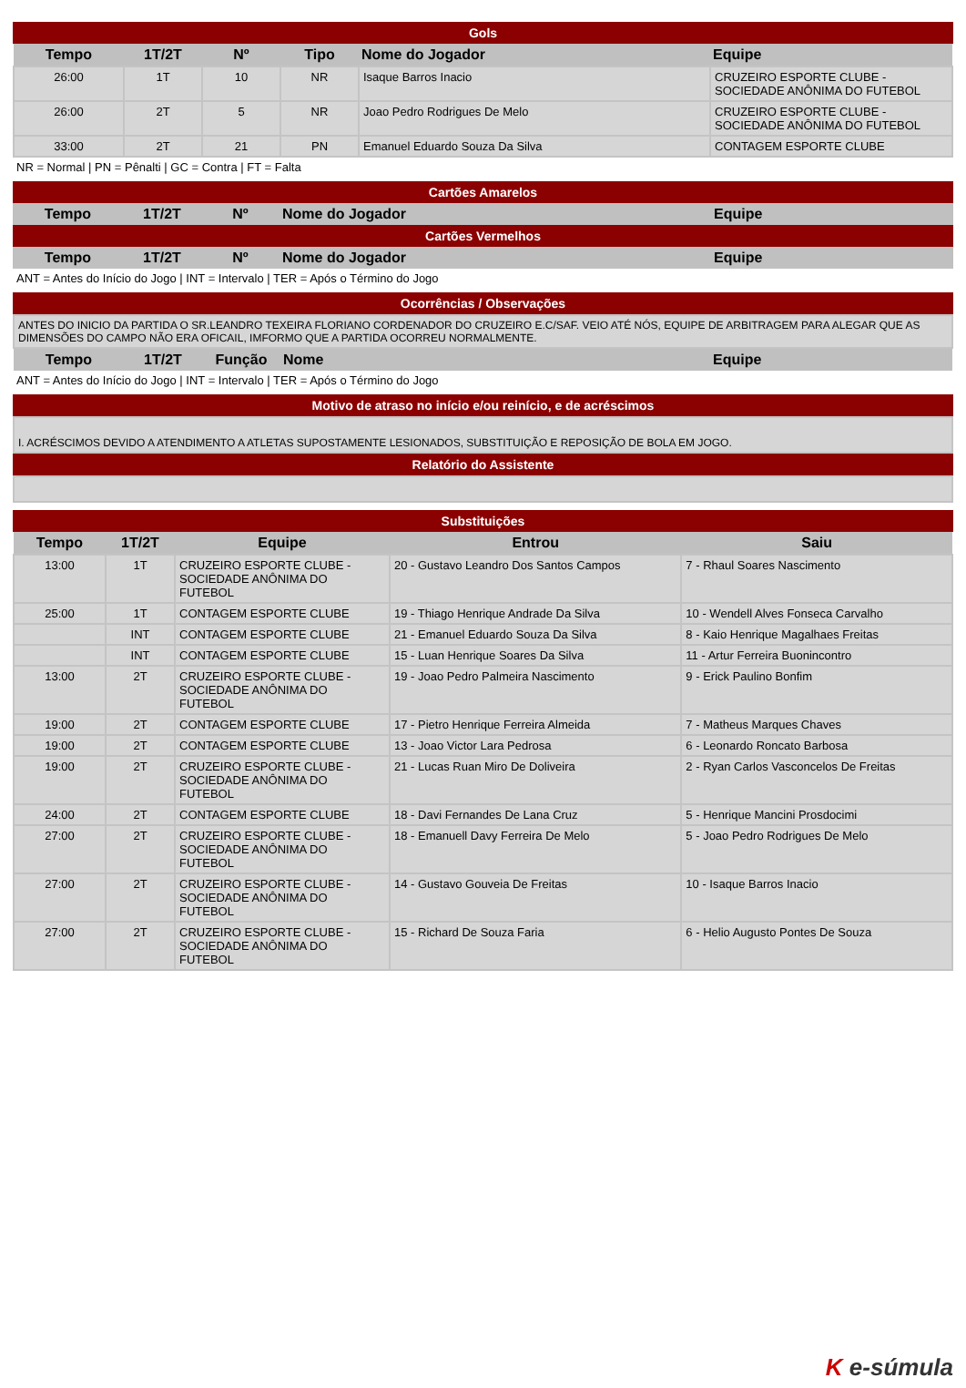Gols
| Tempo | 1T/2T | Nº | Tipo | Nome do Jogador | Equipe |
| --- | --- | --- | --- | --- | --- |
| 26:00 | 1T | 10 | NR | Isaque Barros Inacio | CRUZEIRO ESPORTE CLUBE - SOCIEDADE ANÔNIMA DO FUTEBOL |
| 26:00 | 2T | 5 | NR | Joao Pedro Rodrigues De Melo | CRUZEIRO ESPORTE CLUBE - SOCIEDADE ANÔNIMA DO FUTEBOL |
| 33:00 | 2T | 21 | PN | Emanuel Eduardo Souza Da Silva | CONTAGEM ESPORTE CLUBE |
NR = Normal | PN = Pênalti | GC = Contra | FT = Falta
Cartões Amarelos
| Tempo | 1T/2T | Nº | Nome do Jogador | Equipe |
| --- | --- | --- | --- | --- |
Cartões Vermelhos
| Tempo | 1T/2T | Nº | Nome do Jogador | Equipe |
| --- | --- | --- | --- | --- |
ANT = Antes do Início do Jogo | INT = Intervalo | TER = Após o Término do Jogo
Ocorrências / Observações
| ANTES DO INICIO DA PARTIDA O SR.LEANDRO TEXEIRA FLORIANO CORDENADOR DO CRUZEIRO E.C/SAF. VEIO ATÉ NÓS, EQUIPE DE ARBITRAGEM PARA ALEGAR QUE AS DIMENSÕES DO CAMPO NÃO ERA OFICAIL, IMFORMO QUE A PARTIDA OCORREU NORMALMENTE. | | | | |
| Tempo | 1T/2T | Função | Nome | Equipe |
ANT = Antes do Início do Jogo | INT = Intervalo | TER = Após o Término do Jogo
Motivo de atraso no início e/ou reinício, e de acréscimos
| I. ACRÉSCIMOS DEVIDO A ATENDIMENTO A ATLETAS SUPOSTAMENTE LESIONADOS, SUBSTITUIÇÃO E REPOSIÇÃO DE BOLA EM JOGO. |
Relatório do Assistente
Substituições
| Tempo | 1T/2T | Equipe | Entrou | Saiu |
| --- | --- | --- | --- | --- |
| 13:00 | 1T | CRUZEIRO ESPORTE CLUBE - SOCIEDADE ANÔNIMA DO FUTEBOL | 20 - Gustavo Leandro Dos Santos Campos | 7 - Rhaul Soares Nascimento |
| 25:00 | 1T | CONTAGEM ESPORTE CLUBE | 19 - Thiago Henrique Andrade Da Silva | 10 - Wendell Alves Fonseca Carvalho |
| | INT | CONTAGEM ESPORTE CLUBE | 21 - Emanuel Eduardo Souza Da Silva | 8 - Kaio Henrique Magalhaes Freitas |
| | INT | CONTAGEM ESPORTE CLUBE | 15 - Luan Henrique Soares Da Silva | 11 - Artur Ferreira Buonincontro |
| 13:00 | 2T | CRUZEIRO ESPORTE CLUBE - SOCIEDADE ANÔNIMA DO FUTEBOL | 19 - Joao Pedro Palmeira Nascimento | 9 - Erick Paulino Bonfim |
| 19:00 | 2T | CONTAGEM ESPORTE CLUBE | 17 - Pietro Henrique Ferreira Almeida | 7 - Matheus Marques Chaves |
| 19:00 | 2T | CONTAGEM ESPORTE CLUBE | 13 - Joao Victor Lara Pedrosa | 6 - Leonardo Roncato Barbosa |
| 19:00 | 2T | CRUZEIRO ESPORTE CLUBE - SOCIEDADE ANÔNIMA DO FUTEBOL | 21 - Lucas Ruan Miro De Doliveira | 2 - Ryan Carlos Vasconcelos De Freitas |
| 24:00 | 2T | CONTAGEM ESPORTE CLUBE | 18 - Davi Fernandes De Lana Cruz | 5 - Henrique Mancini Prosdocimi |
| 27:00 | 2T | CRUZEIRO ESPORTE CLUBE - SOCIEDADE ANÔNIMA DO FUTEBOL | 18 - Emanuell Davy Ferreira De Melo | 5 - Joao Pedro Rodrigues De Melo |
| 27:00 | 2T | CRUZEIRO ESPORTE CLUBE - SOCIEDADE ANÔNIMA DO FUTEBOL | 14 - Gustavo Gouveia De Freitas | 10 - Isaque Barros Inacio |
| 27:00 | 2T | CRUZEIRO ESPORTE CLUBE - SOCIEDADE ANÔNIMA DO FUTEBOL | 15 - Richard De Souza Faria | 6 - Helio Augusto Pontes De Souza |
K e-súmula